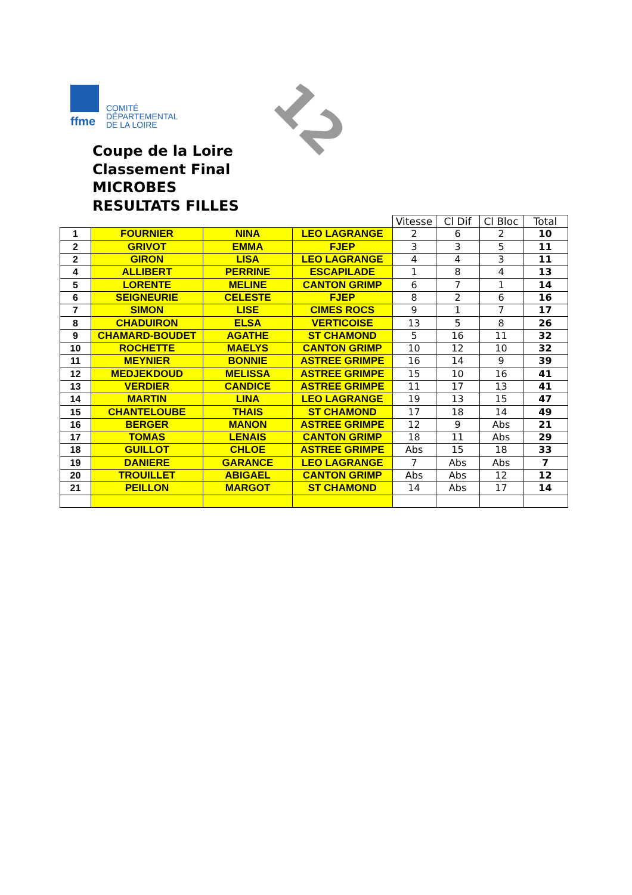ffme
COMITÉ
DÉPARTEMENTAL
DE LA LOIRE
12
Coupe de la Loire
Classement Final
MICROBES
RESULTATS FILLES
| | | | | Vitesse | Cl Dif | Cl Bloc | Total |
| --- | --- | --- | --- | --- | --- | --- | --- |
| 1 | FOURNIER | NINA | LEO LAGRANGE | 2 | 6 | 2 | 10 |
| 2 | GRIVOT | EMMA | FJEP | 3 | 3 | 5 | 11 |
| 2 | GIRON | LISA | LEO LAGRANGE | 4 | 4 | 3 | 11 |
| 4 | ALLIBERT | PERRINE | ESCAPILADE | 1 | 8 | 4 | 13 |
| 5 | LORENTE | MELINE | CANTON GRIMP | 6 | 7 | 1 | 14 |
| 6 | SEIGNEURIE | CELESTE | FJEP | 8 | 2 | 6 | 16 |
| 7 | SIMON | LISE | CIMES ROCS | 9 | 1 | 7 | 17 |
| 8 | CHADUIRON | ELSA | VERTICOISE | 13 | 5 | 8 | 26 |
| 9 | CHAMARD-BOUDET | AGATHE | ST CHAMOND | 5 | 16 | 11 | 32 |
| 10 | ROCHETTE | MAELYS | CANTON GRIMP | 10 | 12 | 10 | 32 |
| 11 | MEYNIER | BONNIE | ASTREE GRIMPE | 16 | 14 | 9 | 39 |
| 12 | MEDJEKDOUD | MELISSA | ASTREE GRIMPE | 15 | 10 | 16 | 41 |
| 13 | VERDIER | CANDICE | ASTREE GRIMPE | 11 | 17 | 13 | 41 |
| 14 | MARTIN | LINA | LEO LAGRANGE | 19 | 13 | 15 | 47 |
| 15 | CHANTELOUBE | THAIS | ST CHAMOND | 17 | 18 | 14 | 49 |
| 16 | BERGER | MANON | ASTREE GRIMPE | 12 | 9 | Abs | 21 |
| 17 | TOMAS | LENAIS | CANTON GRIMP | 18 | 11 | Abs | 29 |
| 18 | GUILLOT | CHLOE | ASTREE GRIMPE | Abs | 15 | 18 | 33 |
| 19 | DANIERE | GARANCE | LEO LAGRANGE | 7 | Abs | Abs | 7 |
| 20 | TROUILLET | ABIGAEL | CANTON GRIMP | Abs | Abs | 12 | 12 |
| 21 | PEILLON | MARGOT | ST CHAMOND | 14 | Abs | 17 | 14 |